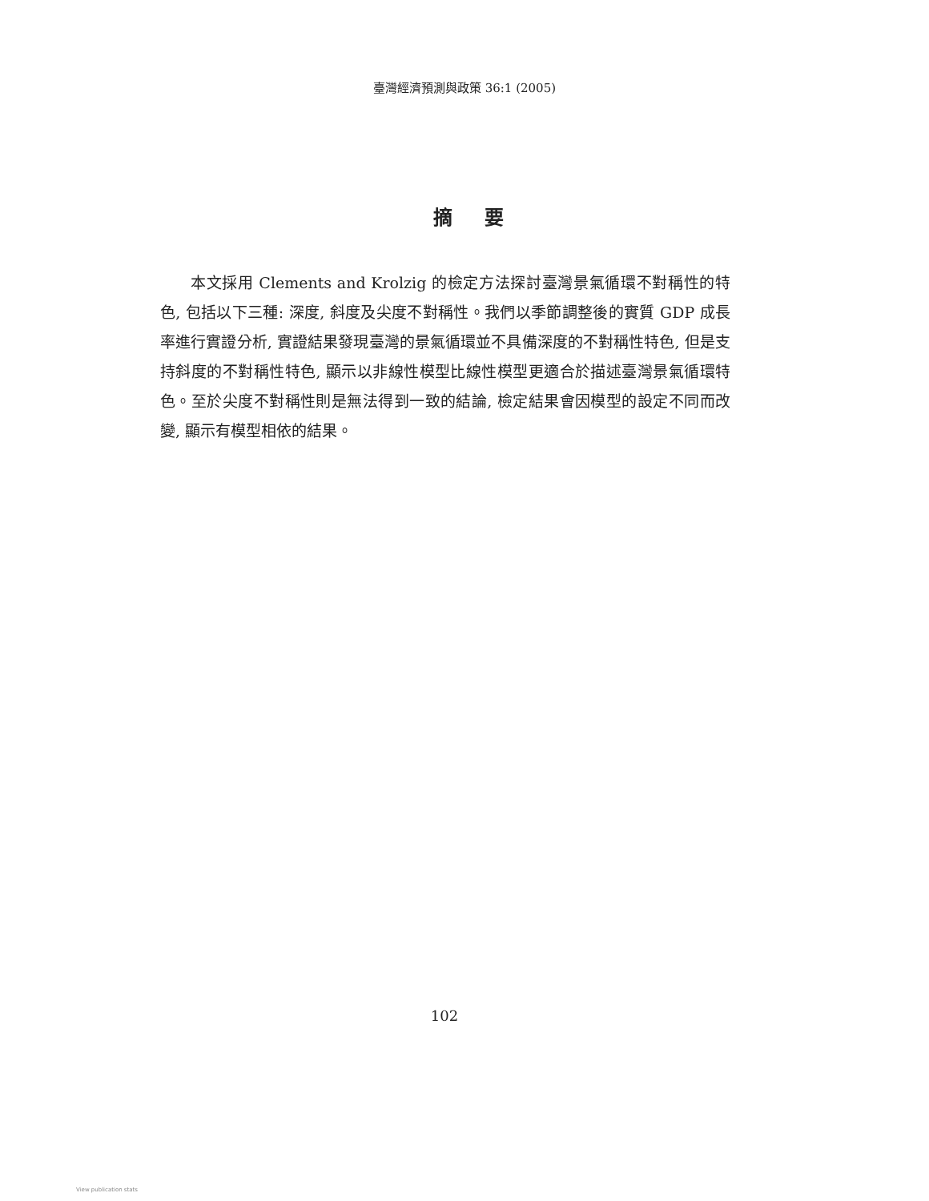臺灣經濟預測與政策 36:1 (2005)
摘要
本文採用 Clements and Krolzig 的檢定方法探討臺灣景氣循環不對稱性的特色, 包括以下三種: 深度, 斜度及尖度不對稱性。我們以季節調整後的實質 GDP 成長率進行實證分析, 實證結果發現臺灣的景氣循環並不具備深度的不對稱性特色, 但是支持斜度的不對稱性特色, 顯示以非線性模型比線性模型更適合於描述臺灣景氣循環特色。至於尖度不對稱性則是無法得到一致的結論, 檢定結果會因模型的設定不同而改變, 顯示有模型相依的結果。
102
View publication stats